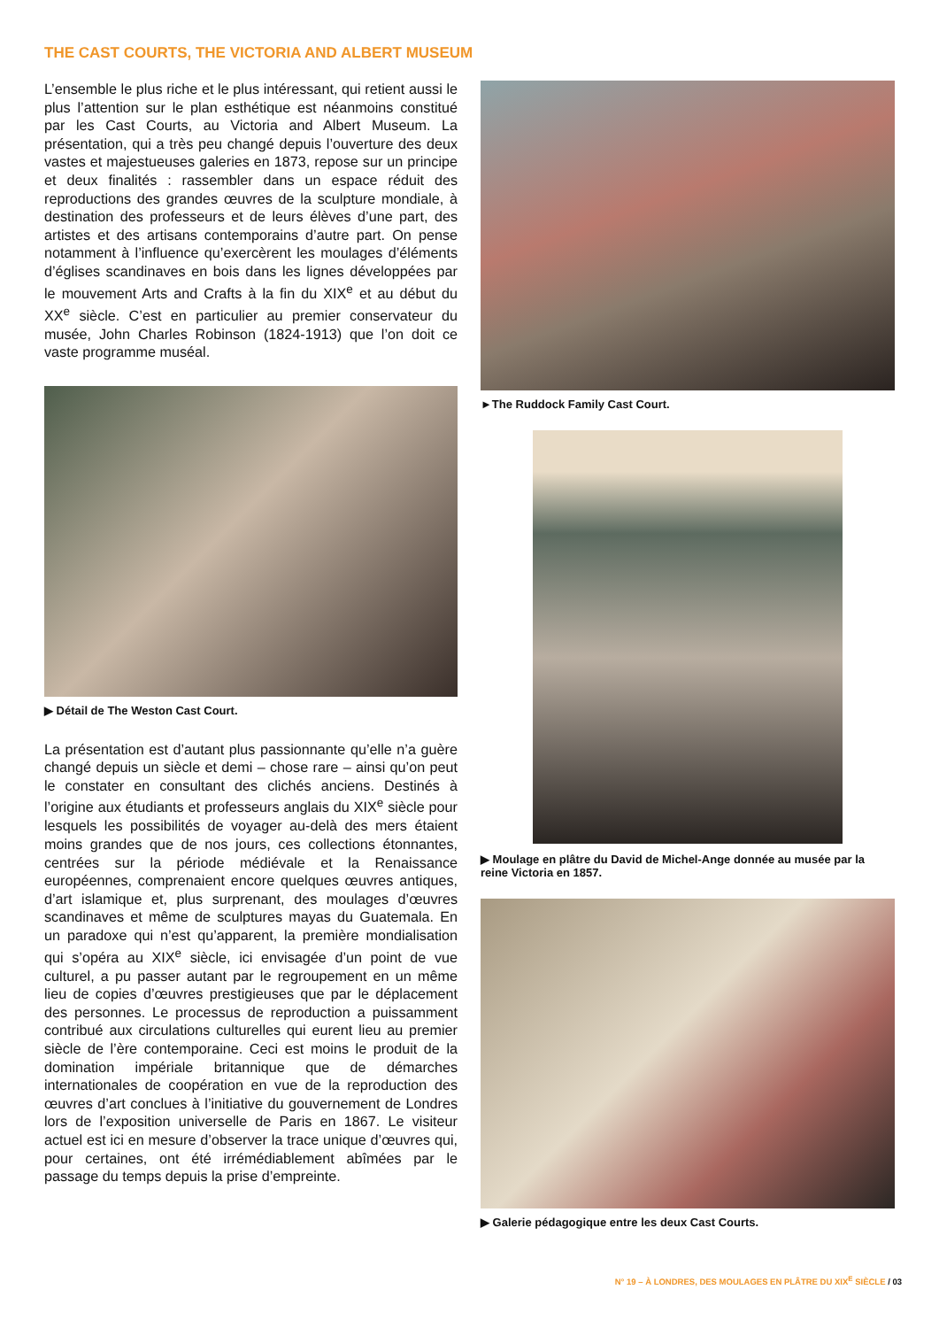THE CAST COURTS, THE VICTORIA AND ALBERT MUSEUM
L’ensemble le plus riche et le plus intéressant, qui retient aussi le plus l’attention sur le plan esthétique est néanmoins constitué par les Cast Courts, au Victoria and Albert Museum. La présentation, qui a très peu changé depuis l’ouverture des deux vastes et majestueuses galeries en 1873, repose sur un principe et deux finalités : rassembler dans un espace réduit des reproductions des grandes œuvres de la sculpture mondiale, à destination des professeurs et de leurs élèves d’une part, des artistes et des artisans contemporains d’autre part. On pense notamment à l’influence qu’exercèrent les moulages d’éléments d’églises scandinaves en bois dans les lignes développées par le mouvement Arts and Crafts à la fin du XIX<sup>e</sup> et au début du XX<sup>e</sup> siècle. C’est en particulier au premier conservateur du musée, John Charles Robinson (1824-1913) que l’on doit ce vaste programme muséal.
▶ Détail de The Weston Cast Court.
La présentation est d’autant plus passionnante qu’elle n’a guère changé depuis un siècle et demi – chose rare – ainsi qu’on peut le constater en consultant des clichés anciens. Destinés à l’origine aux étudiants et professeurs anglais du XIX<sup>e</sup> siècle pour lesquels les possibilités de voyager au-delà des mers étaient moins grandes que de nos jours, ces collections étonnantes, centrées sur la période médiévale et la Renaissance européennes, comprenaient encore quelques œuvres antiques, d’art islamique et, plus surprenant, des moulages d’œuvres scandinaves et même de sculptures mayas du Guatemala. En un paradoxe qui n’est qu’apparent, la première mondialisation qui s’opéra au XIX<sup>e</sup> siècle, ici envisagée d’un point de vue culturel, a pu passer autant par le regroupement en un même lieu de copies d’œuvres prestigieuses que par le déplacement des personnes. Le processus de reproduction a puissamment contribué aux circulations culturelles qui eurent lieu au premier siècle de l’ère contemporaine. Ceci est moins le produit de la domination impériale britannique que de démarches internationales de coopération en vue de la reproduction des œuvres d’art conclues à l’initiative du gouvernement de Londres lors de l’exposition universelle de Paris en 1867. Le visiteur actuel est ici en mesure d’observer la trace unique d’œuvres qui, pour certaines, ont été irrémédiablement abîmées par le passage du temps depuis la prise d’empreinte.
►The Ruddock Family Cast Court.
▶ Moulage en plâtre du David de Michel-Ange donnée au musée par la reine Victoria en 1857.
▶ Galerie pédagogique entre les deux Cast Courts.
N° 19 – À LONDRES, DES MOULAGES EN PLÂTRE DU XIX<sup>E</sup> SIÈCLE / 03